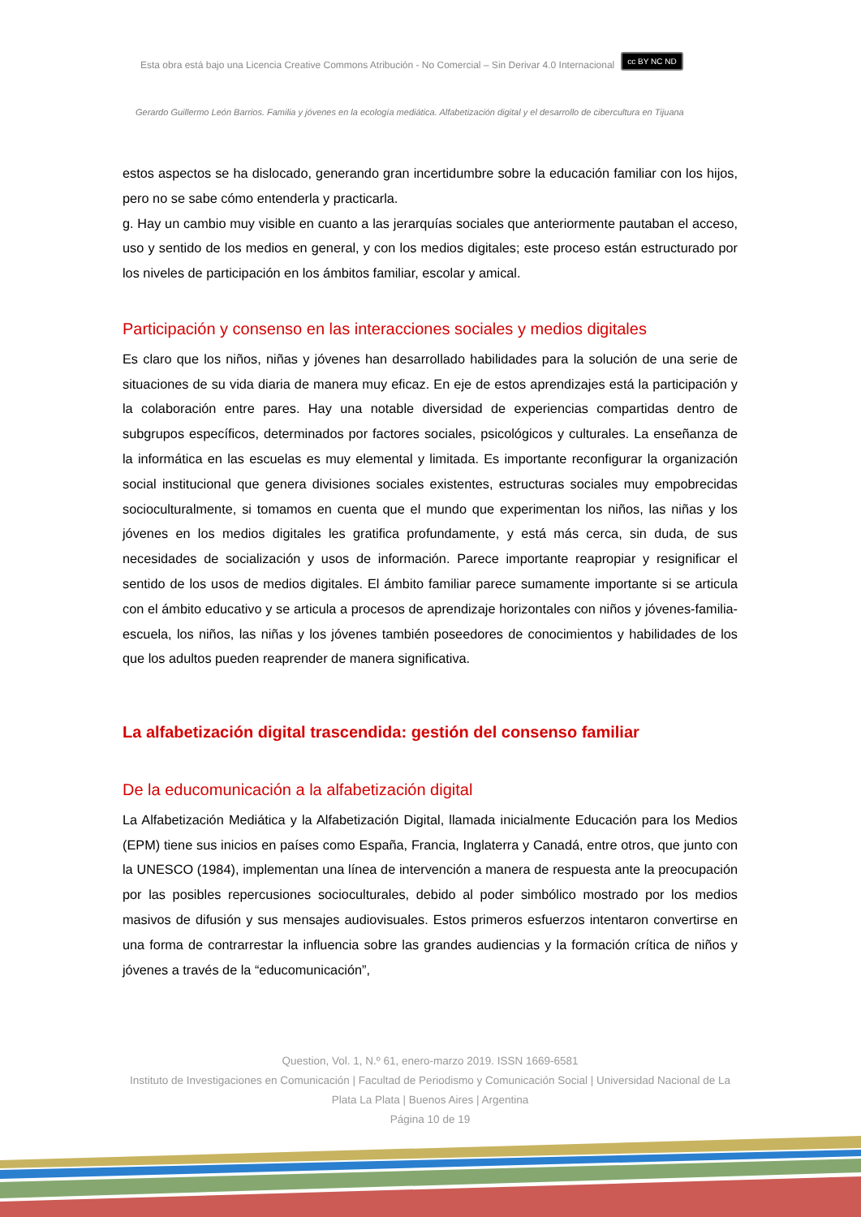Esta obra está bajo una Licencia Creative Commons Atribución - No Comercial – Sin Derivar 4.0 Internacional cc BY NC ND
Gerardo Guillermo León Barrios. Familia y jóvenes en la ecología mediática. Alfabetización digital y el desarrollo de cibercultura en Tijuana
estos aspectos se ha dislocado, generando gran incertidumbre sobre la educación familiar con los hijos, pero no se sabe cómo entenderla y practicarla.
g. Hay un cambio muy visible en cuanto a las jerarquías sociales que anteriormente pautaban el acceso, uso y sentido de los medios en general, y con los medios digitales; este proceso están estructurado por los niveles de participación en los ámbitos familiar, escolar y amical.
Participación y consenso en las interacciones sociales y medios digitales
Es claro que los niños, niñas y jóvenes han desarrollado habilidades para la solución de una serie de situaciones de su vida diaria de manera muy eficaz. En eje de estos aprendizajes está la participación y la colaboración entre pares. Hay una notable diversidad de experiencias compartidas dentro de subgrupos específicos, determinados por factores sociales, psicológicos y culturales. La enseñanza de la informática en las escuelas es muy elemental y limitada. Es importante reconfigurar la organización social institucional que genera divisiones sociales existentes, estructuras sociales muy empobrecidas socioculturalmente, si tomamos en cuenta que el mundo que experimentan los niños, las niñas y los jóvenes en los medios digitales les gratifica profundamente, y está más cerca, sin duda, de sus necesidades de socialización y usos de información. Parece importante reapropiar y resignificar el sentido de los usos de medios digitales. El ámbito familiar parece sumamente importante si se articula con el ámbito educativo y se articula a procesos de aprendizaje horizontales con niños y jóvenes-familia-escuela, los niños, las niñas y los jóvenes también poseedores de conocimientos y habilidades de los que los adultos pueden reaprender de manera significativa.
La alfabetización digital trascendida: gestión del consenso familiar
De la educomunicación a la alfabetización digital
La Alfabetización Mediática y la Alfabetización Digital, llamada inicialmente Educación para los Medios (EPM) tiene sus inicios en países como España, Francia, Inglaterra y Canadá, entre otros, que junto con la UNESCO (1984), implementan una línea de intervención a manera de respuesta ante la preocupación por las posibles repercusiones socioculturales, debido al poder simbólico mostrado por los medios masivos de difusión y sus mensajes audiovisuales. Estos primeros esfuerzos intentaron convertirse en una forma de contrarrestar la influencia sobre las grandes audiencias y la formación crítica de niños y jóvenes a través de la “educomunicación”,
Question, Vol. 1, N.º 61, enero-marzo 2019. ISSN 1669-6581
Instituto de Investigaciones en Comunicación | Facultad de Periodismo y Comunicación Social | Universidad Nacional de La Plata La Plata | Buenos Aires | Argentina
Página 10 de 19